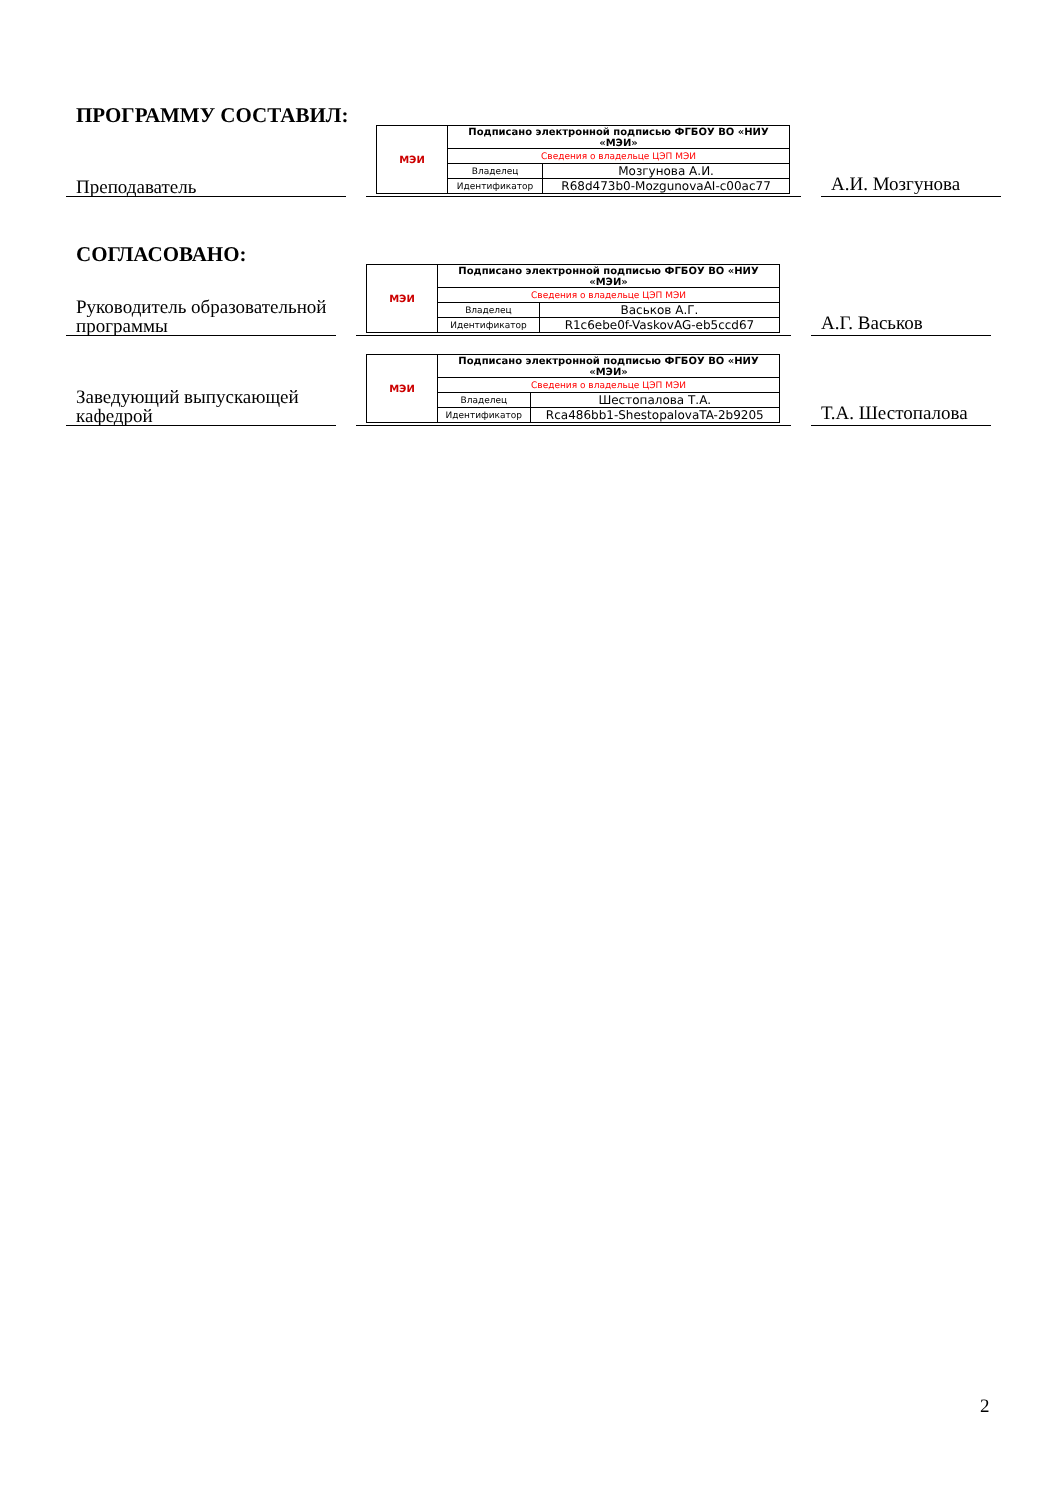ПРОГРАММУ СОСТАВИЛ:
Преподаватель
| МЭИ | Подписано электронной подписью ФГБОУ ВО «НИУ «МЭИ» | |
| | Сведения о владельце ЦЭП МЭИ | |
| | Владелец | Мозгунова А.И. |
| | Идентификатор | R68d473b0-MozgunovaAI-c00ac77 |
А.И. Мозгунова
СОГЛАСОВАНО:
Руководитель образовательной программы
| МЭИ | Подписано электронной подписью ФГБОУ ВО «НИУ «МЭИ» | |
| | Сведения о владельце ЦЭП МЭИ | |
| | Владелец | Васьков А.Г. |
| | Идентификатор | R1c6ebe0f-VaskovAG-eb5ccd67 |
А.Г. Васьков
Заведующий выпускающей кафедрой
| МЭИ | Подписано электронной подписью ФГБОУ ВО «НИУ «МЭИ» | |
| | Сведения о владельце ЦЭП МЭИ | |
| | Владелец | Шестопалова Т.А. |
| | Идентификатор | Rca486bb1-ShestopalovaTA-2b9205 |
Т.А. Шестопалова
2